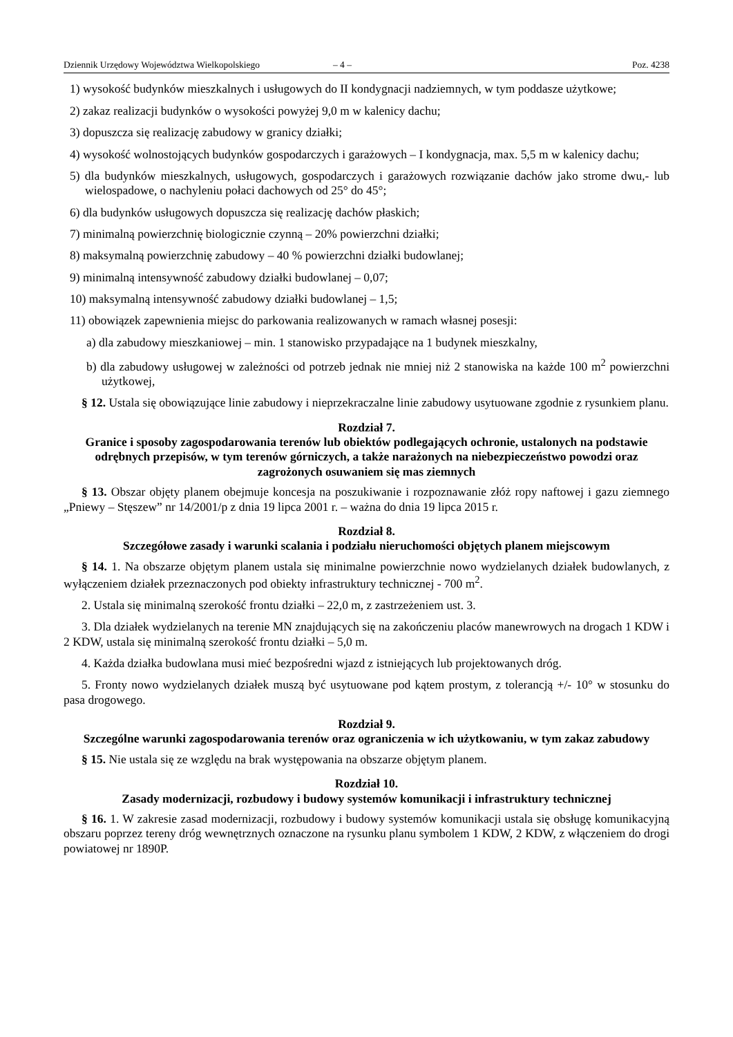Dziennik Urzędowy Województwa Wielkopolskiego – 4 – Poz. 4238
1) wysokość budynków mieszkalnych i usługowych do II kondygnacji nadziemnych, w tym poddasze użytkowe;
2) zakaz realizacji budynków o wysokości powyżej 9,0 m w kalenicy dachu;
3) dopuszcza się realizację zabudowy w granicy działki;
4) wysokość wolnostojących budynków gospodarczych i garażowych – I kondygnacja, max. 5,5 m w kalenicy dachu;
5) dla budynków mieszkalnych, usługowych, gospodarczych i garażowych rozwiązanie dachów jako strome dwu,- lub wielospadowe, o nachyleniu połaci dachowych od 25° do 45°;
6) dla budynków usługowych dopuszcza się realizację dachów płaskich;
7) minimalną powierzchnię biologicznie czynną – 20% powierzchni działki;
8) maksymalną powierzchnię zabudowy – 40 % powierzchni działki budowlanej;
9) minimalną intensywność zabudowy działki budowlanej – 0,07;
10) maksymalną intensywność zabudowy działki budowlanej – 1,5;
11) obowiązek zapewnienia miejsc do parkowania realizowanych w ramach własnej posesji:
a) dla zabudowy mieszkaniowej – min. 1 stanowisko przypadające na 1 budynek mieszkalny,
b) dla zabudowy usługowej w zależności od potrzeb jednak nie mniej niż 2 stanowiska na każde 100 m<sup>2</sup> powierzchni użytkowej,
§ 12. Ustala się obowiązujące linie zabudowy i nieprzekraczalne linie zabudowy usytuowane zgodnie z rysunkiem planu.
Rozdział 7.
Granice i sposoby zagospodarowania terenów lub obiektów podlegających ochronie, ustalonych na podstawie odrębnych przepisów, w tym terenów górniczych, a także narażonych na niebezpieczeństwo powodzi oraz zagrożonych osuwaniem się mas ziemnych
§ 13. Obszar objęty planem obejmuje koncesja na poszukiwanie i rozpoznawanie złóż ropy naftowej i gazu ziemnego „Pniewy – Stęszew” nr 14/2001/p z dnia 19 lipca 2001 r. – ważna do dnia 19 lipca 2015 r.
Rozdział 8.
Szczegółowe zasady i warunki scalania i podziału nieruchomości objętych planem miejscowym
§ 14. 1. Na obszarze objętym planem ustala się minimalne powierzchnie nowo wydzielanych działek budowlanych, z wyłączeniem działek przeznaczonych pod obiekty infrastruktury technicznej - 700 m<sup>2</sup>.
2. Ustala się minimalną szerokość frontu działki – 22,0 m, z zastrzeżeniem ust. 3.
3. Dla działek wydzielanych na terenie MN znajdujących się na zakończeniu placów manewrowych na drogach 1 KDW i 2 KDW, ustala się minimalną szerokość frontu działki – 5,0 m.
4. Każda działka budowlana musi mieć bezpośredni wjazd z istniejących lub projektowanych dróg.
5. Fronty nowo wydzielanych działek muszą być usytuowane pod kątem prostym, z tolerancją +/- 10° w stosunku do pasa drogowego.
Rozdział 9.
Szczególne warunki zagospodarowania terenów oraz ograniczenia w ich użytkowaniu, w tym zakaz zabudowy
§ 15. Nie ustala się ze względu na brak występowania na obszarze objętym planem.
Rozdział 10.
Zasady modernizacji, rozbudowy i budowy systemów komunikacji i infrastruktury technicznej
§ 16. 1. W zakresie zasad modernizacji, rozbudowy i budowy systemów komunikacji ustala się obsługę komunikacyjną obszaru poprzez tereny dróg wewnętrznych oznaczone na rysunku planu symbolem 1 KDW, 2 KDW, z włączeniem do drogi powiatowej nr 1890P.